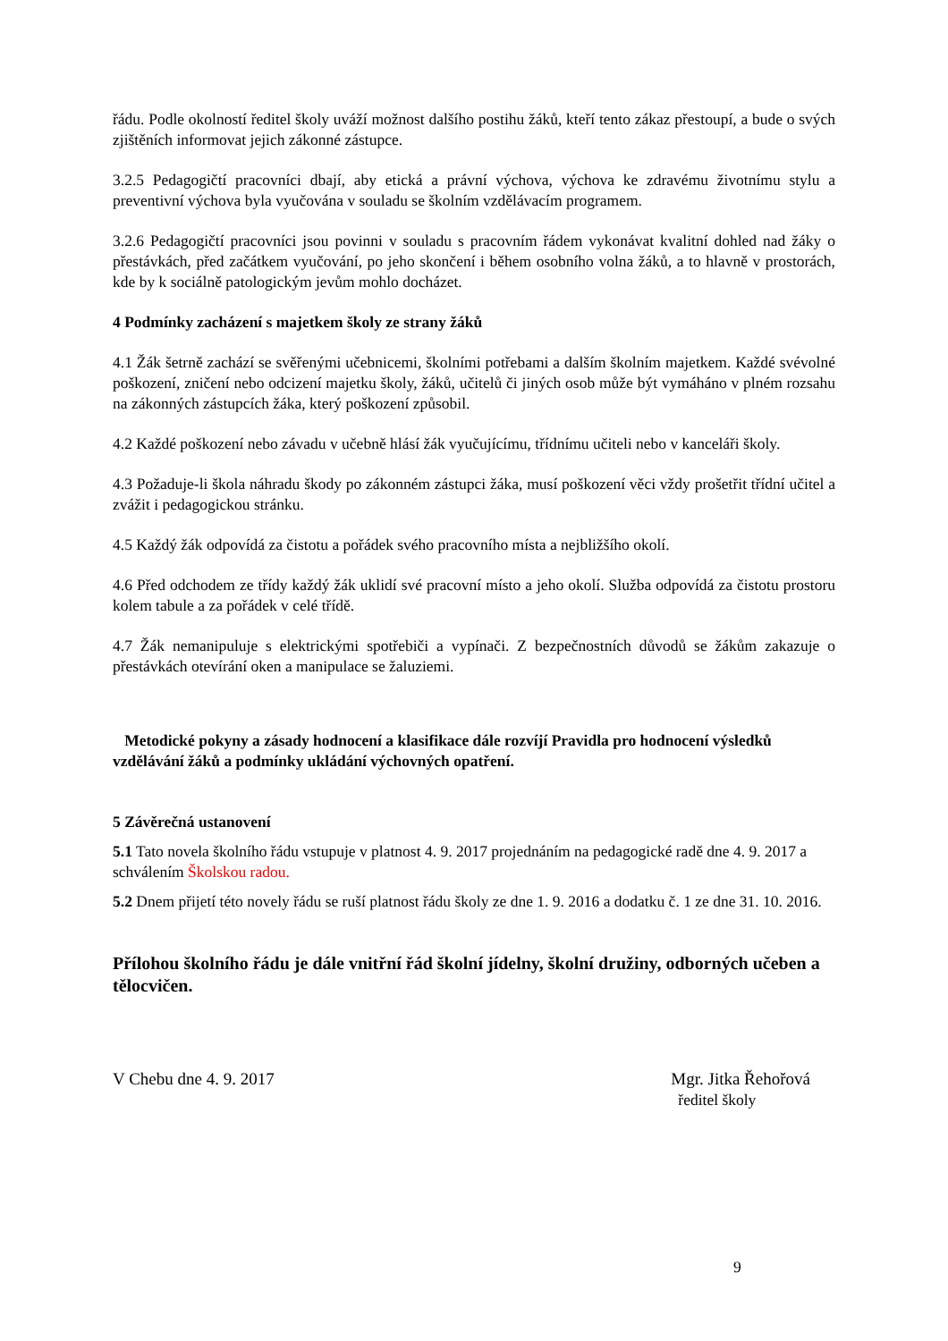řádu. Podle okolností ředitel školy uváží možnost dalšího postihu žáků, kteří tento zákaz přestoupí, a bude o svých zjištěních informovat jejich zákonné zástupce.
3.2.5 Pedagogičtí pracovníci dbají, aby etická a právní výchova, výchova ke zdravému životnímu stylu a preventivní výchova byla vyučována v souladu se školním vzdělávacím programem.
3.2.6 Pedagogičtí pracovníci jsou povinni v souladu s pracovním řádem vykonávat kvalitní dohled nad žáky o přestávkách, před začátkem vyučování, po jeho skončení i během osobního volna žáků, a to hlavně v prostorách, kde by k sociálně patologickým jevům mohlo docházet.
4 Podmínky zacházení s majetkem školy ze strany žáků
4.1 Žák šetrně zachází se svěřenými učebnicemi, školními potřebami a dalším školním majetkem. Každé svévolné poškození, zničení nebo odcizení majetku školy, žáků, učitelů či jiných osob může být vymáháno v plném rozsahu na zákonných zástupcích žáka, který poškození způsobil.
4.2 Každé poškození nebo závadu v učebně hlásí žák vyučujícímu, třídnímu učiteli nebo v kanceláři školy.
4.3 Požaduje-li škola náhradu škody po zákonném zástupci žáka, musí poškození věci vždy prošetřit třídní učitel a zvážit i pedagogickou stránku.
4.5 Každý žák odpovídá za čistotu a pořádek svého pracovního místa a nejbližšího okolí.
4.6 Před odchodem ze třídy každý žák uklidí své pracovní místo a jeho okolí. Služba odpovídá za čistotu prostoru kolem tabule a za pořádek v celé třídě.
4.7 Žák nemanipuluje s elektrickými spotřebiči a vypínači. Z bezpečnostních důvodů se žákům zakazuje o přestávkách otevírání oken a manipulace se žaluziemi.
Metodické pokyny a zásady hodnocení a klasifikace dále rozvíjí Pravidla pro hodnocení výsledků vzdělávání žáků a podmínky ukládání výchovných opatření.
5 Závěrečná ustanovení
5.1 Tato novela školního řádu vstupuje v platnost 4. 9. 2017 projednáním na pedagogické radě dne 4. 9. 2017 a schválením Školskou radou.
5.2 Dnem přijetí této novely řádu se ruší platnost řádu školy ze dne 1. 9. 2016 a dodatku č. 1 ze dne 31. 10. 2016.
Přílohou školního řádu je dále vnitřní řád školní jídelny, školní družiny, odborných učeben a tělocvičen.
V Chebu dne 4. 9. 2017 Mgr. Jitka Řehořová
ředitel školy
9